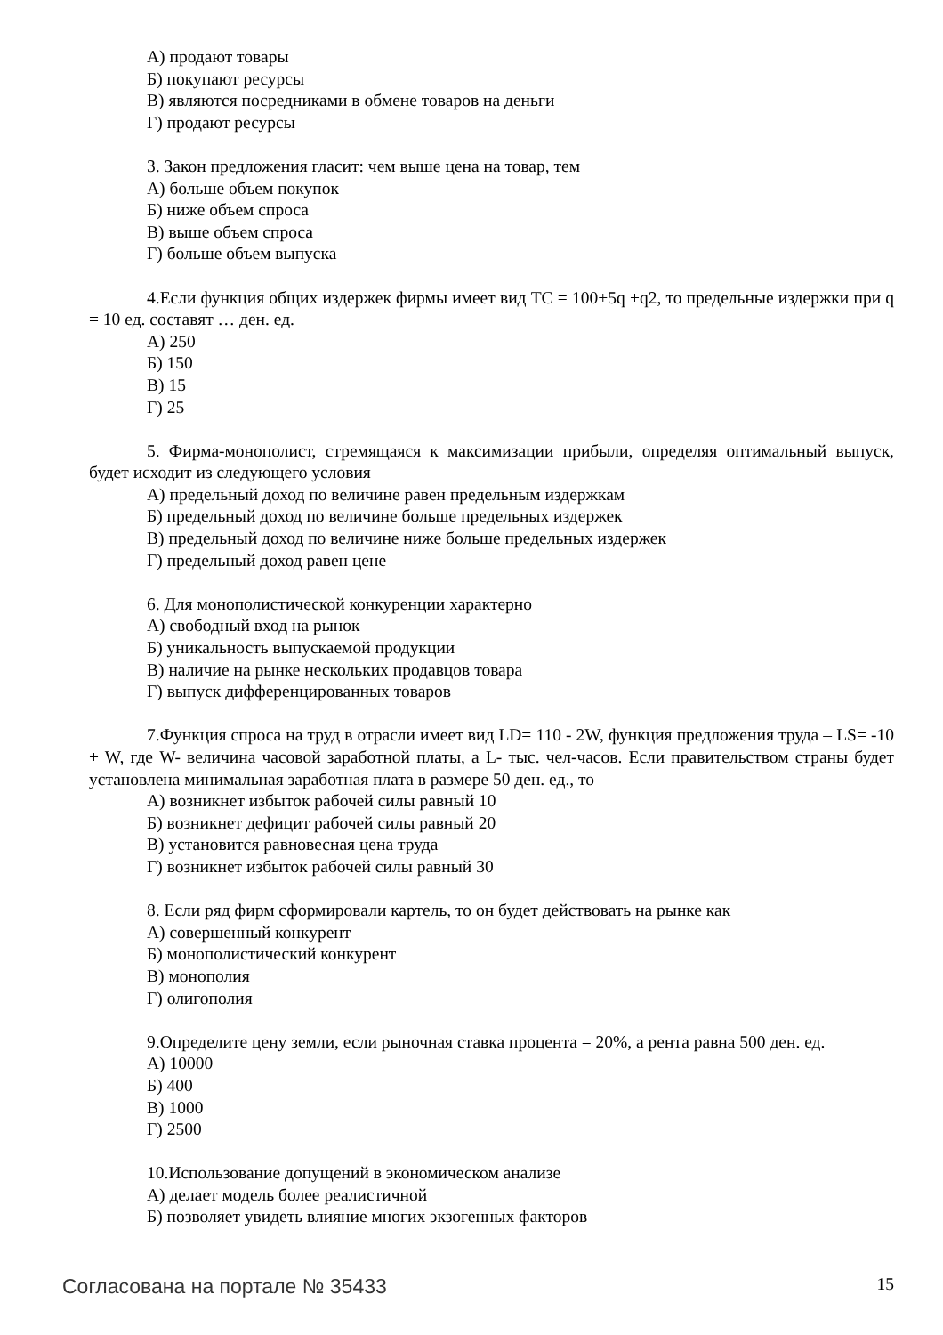А) продают товары
Б) покупают ресурсы
В) являются посредниками в обмене товаров на деньги
Г) продают ресурсы
3. Закон предложения гласит: чем выше цена на товар, тем
А) больше объем покупок
Б) ниже объем спроса
В) выше объем спроса
Г) больше объем выпуска
4.Если функция общих издержек фирмы имеет вид ТС = 100+5q +q2, то предельные издержки при q = 10 ед. составят … ден. ед.
А) 250
Б) 150
В) 15
Г) 25
5. Фирма-монополист, стремящаяся к максимизации прибыли, определяя оптимальный выпуск, будет исходит из следующего условия
А) предельный доход по величине равен предельным издержкам
Б) предельный доход по величине больше предельных издержек
В) предельный доход по величине ниже больше предельных издержек
Г) предельный доход равен цене
6. Для монополистической конкуренции характерно
А) свободный вход на рынок
Б) уникальность выпускаемой продукции
В) наличие на рынке нескольких продавцов товара
Г) выпуск дифференцированных товаров
7.Функция спроса на труд в отрасли имеет вид LD= 110 - 2W, функция предложения труда – LS= -10 + W, где W- величина часовой заработной платы, а L- тыс. чел-часов. Если правительством страны будет установлена минимальная заработная плата в размере 50 ден. ед., то
А) возникнет избыток рабочей силы равный 10
Б) возникнет дефицит рабочей силы равный 20
В) установится равновесная цена труда
Г) возникнет избыток рабочей силы равный 30
8. Если ряд фирм сформировали картель, то он будет действовать на рынке как
А) совершенный конкурент
Б) монополистический конкурент
В) монополия
Г) олигополия
9.Определите цену земли, если рыночная ставка процента = 20%, а рента равна 500 ден. ед.
А) 10000
Б) 400
В) 1000
Г) 2500
10.Использование допущений в экономическом анализе
А) делает модель более реалистичной
Б) позволяет увидеть влияние многих экзогенных факторов
Согласована на портале № 35433 15